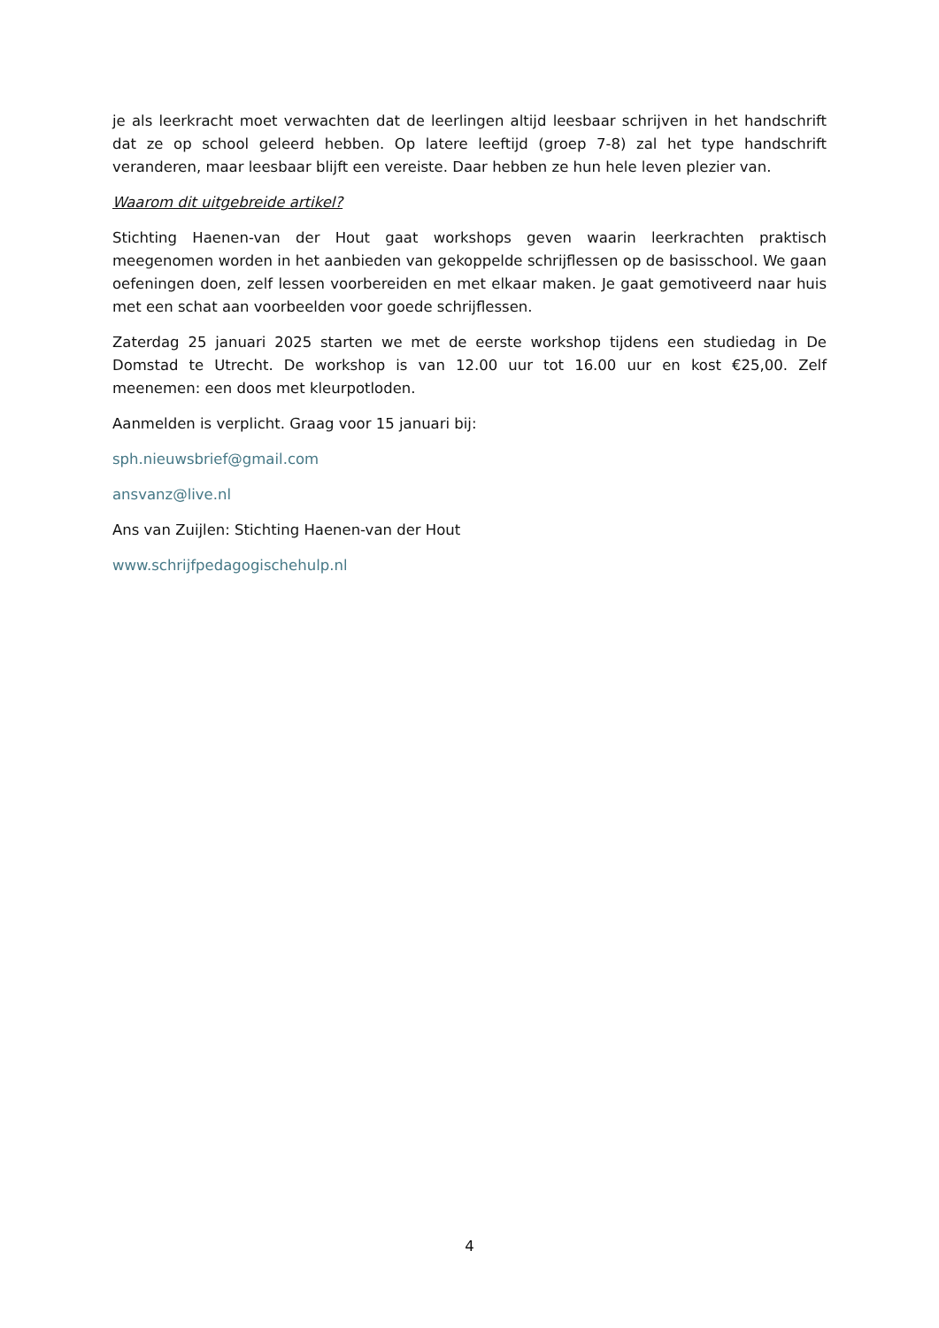je als leerkracht moet verwachten dat de leerlingen altijd leesbaar schrijven in het handschrift dat ze op school geleerd hebben. Op latere leeftijd (groep 7-8) zal het type handschrift veranderen, maar leesbaar blijft een vereiste. Daar hebben ze hun hele leven plezier van.
Waarom dit uitgebreide artikel?
Stichting Haenen-van der Hout gaat workshops geven waarin leerkrachten praktisch meegenomen worden in het aanbieden van gekoppelde schrijflessen op de basisschool. We gaan oefeningen doen, zelf lessen voorbereiden en met elkaar maken. Je gaat gemotiveerd naar huis met een schat aan voorbeelden voor goede schrijflessen.
Zaterdag 25 januari 2025 starten we met de eerste workshop tijdens een studiedag in De Domstad te Utrecht. De workshop is van 12.00 uur tot 16.00 uur en kost €25,00. Zelf meenemen: een doos met kleurpotloden.
Aanmelden is verplicht. Graag voor 15 januari bij:
sph.nieuwsbrief@gmail.com
ansvanz@live.nl
Ans van Zuijlen: Stichting Haenen-van der Hout
www.schrijfpedagogischehulp.nl
4